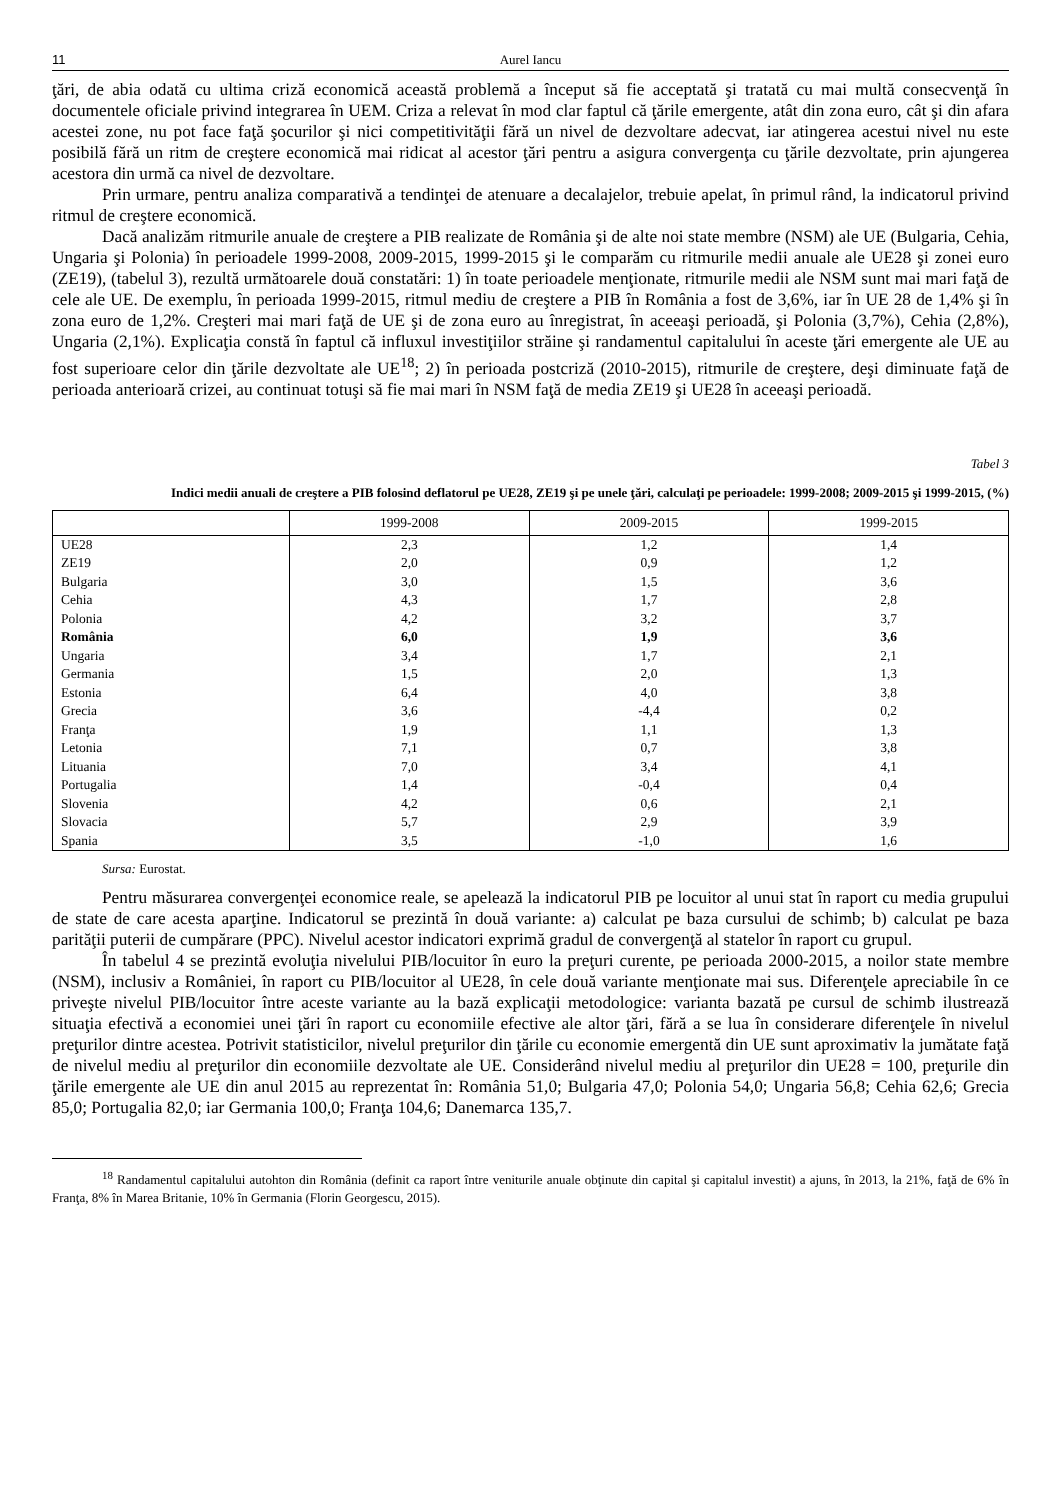11 Aurel Iancu
ţări, de abia odată cu ultima criză economică această problemă a început să fie acceptată şi tratată cu mai multă consecvenţă în documentele oficiale privind integrarea în UEM. Criza a relevat în mod clar faptul că ţările emergente, atât din zona euro, cât şi din afara acestei zone, nu pot face faţă şocurilor şi nici competitivităţii fără un nivel de dezvoltare adecvat, iar atingerea acestui nivel nu este posibilă fără un ritm de creştere economică mai ridicat al acestor ţări pentru a asigura convergenţa cu ţările dezvoltate, prin ajungerea acestora din urmă ca nivel de dezvoltare.
Prin urmare, pentru analiza comparativă a tendinţei de atenuare a decalajelor, trebuie apelat, în primul rând, la indicatorul privind ritmul de creştere economică.
Dacă analizăm ritmurile anuale de creştere a PIB realizate de România şi de alte noi state membre (NSM) ale UE (Bulgaria, Cehia, Ungaria şi Polonia) în perioadele 1999-2008, 2009-2015, 1999-2015 şi le comparăm cu ritmurile medii anuale ale UE28 şi zonei euro (ZE19), (tabelul 3), rezultă următoarele două constatări: 1) în toate perioadele menţionate, ritmurile medii ale NSM sunt mai mari faţă de cele ale UE. De exemplu, în perioada 1999-2015, ritmul mediu de creştere a PIB în România a fost de 3,6%, iar în UE 28 de 1,4% şi în zona euro de 1,2%. Creşteri mai mari faţă de UE şi de zona euro au înregistrat, în aceeaşi perioadă, şi Polonia (3,7%), Cehia (2,8%), Ungaria (2,1%). Explicaţia constă în faptul că influxul investiţiilor străine şi randamentul capitalului în aceste ţări emergente ale UE au fost superioare celor din ţările dezvoltate ale UE<sup>18</sup>; 2) în perioada postcriză (2010-2015), ritmurile de creştere, deşi diminuate faţă de perioada anterioară crizei, au continuat totuşi să fie mai mari în NSM faţă de media ZE19 şi UE28 în aceeaşi perioadă.
Tabel 3
Indici medii anuali de creştere a PIB folosind deflatorul pe UE28, ZE19 şi pe unele ţări, calculaţi pe perioadele: 1999-2008; 2009-2015 şi 1999-2015, (%)
| | 1999-2008 | 2009-2015 | 1999-2015 |
| UE28 | 2,3 | 1,2 | 1,4 |
| ZE19 | 2,0 | 0,9 | 1,2 |
| Bulgaria | 3,0 | 1,5 | 3,6 |
| Cehia | 4,3 | 1,7 | 2,8 |
| Polonia | 4,2 | 3,2 | 3,7 |
| România | 6,0 | 1,9 | 3,6 |
| Ungaria | 3,4 | 1,7 | 2,1 |
| Germania | 1,5 | 2,0 | 1,3 |
| Estonia | 6,4 | 4,0 | 3,8 |
| Grecia | 3,6 | -4,4 | 0,2 |
| Franţa | 1,9 | 1,1 | 1,3 |
| Letonia | 7,1 | 0,7 | 3,8 |
| Lituania | 7,0 | 3,4 | 4,1 |
| Portugalia | 1,4 | -0,4 | 0,4 |
| Slovenia | 4,2 | 0,6 | 2,1 |
| Slovacia | 5,7 | 2,9 | 3,9 |
| Spania | 3,5 | -1,0 | 1,6 |
Sursa: Eurostat.
Pentru măsurarea convergenţei economice reale, se apelează la indicatorul PIB pe locuitor al unui stat în raport cu media grupului de state de care acesta aparţine. Indicatorul se prezintă în două variante: a) calculat pe baza cursului de schimb; b) calculat pe baza parităţii puterii de cumpărare (PPC). Nivelul acestor indicatori exprimă gradul de convergenţă al statelor în raport cu grupul.
În tabelul 4 se prezintă evoluţia nivelului PIB/locuitor în euro la preţuri curente, pe perioada 2000-2015, a noilor state membre (NSM), inclusiv a României, în raport cu PIB/locuitor al UE28, în cele două variante menţionate mai sus. Diferenţele apreciabile în ce priveşte nivelul PIB/locuitor între aceste variante au la bază explicaţii metodologice: varianta bazată pe cursul de schimb ilustrează situaţia efectivă a economiei unei ţări în raport cu economiile efective ale altor ţări, fără a se lua în considerare diferenţele în nivelul preţurilor dintre acestea. Potrivit statisticilor, nivelul preţurilor din ţările cu economie emergentă din UE sunt aproximativ la jumătate faţă de nivelul mediu al preţurilor din economiile dezvoltate ale UE. Considerând nivelul mediu al preţurilor din UE28 = 100, preţurile din ţările emergente ale UE din anul 2015 au reprezentat în: România 51,0; Bulgaria 47,0; Polonia 54,0; Ungaria 56,8; Cehia 62,6; Grecia 85,0; Portugalia 82,0; iar Germania 100,0; Franţa 104,6; Danemarca 135,7.
<sup>18</sup> Randamentul capitalului autohton din România (definit ca raport între veniturile anuale obţinute din capital şi capitalul investit) a ajuns, în 2013, la 21%, faţă de 6% în Franţa, 8% în Marea Britanie, 10% în Germania (Florin Georgescu, 2015).